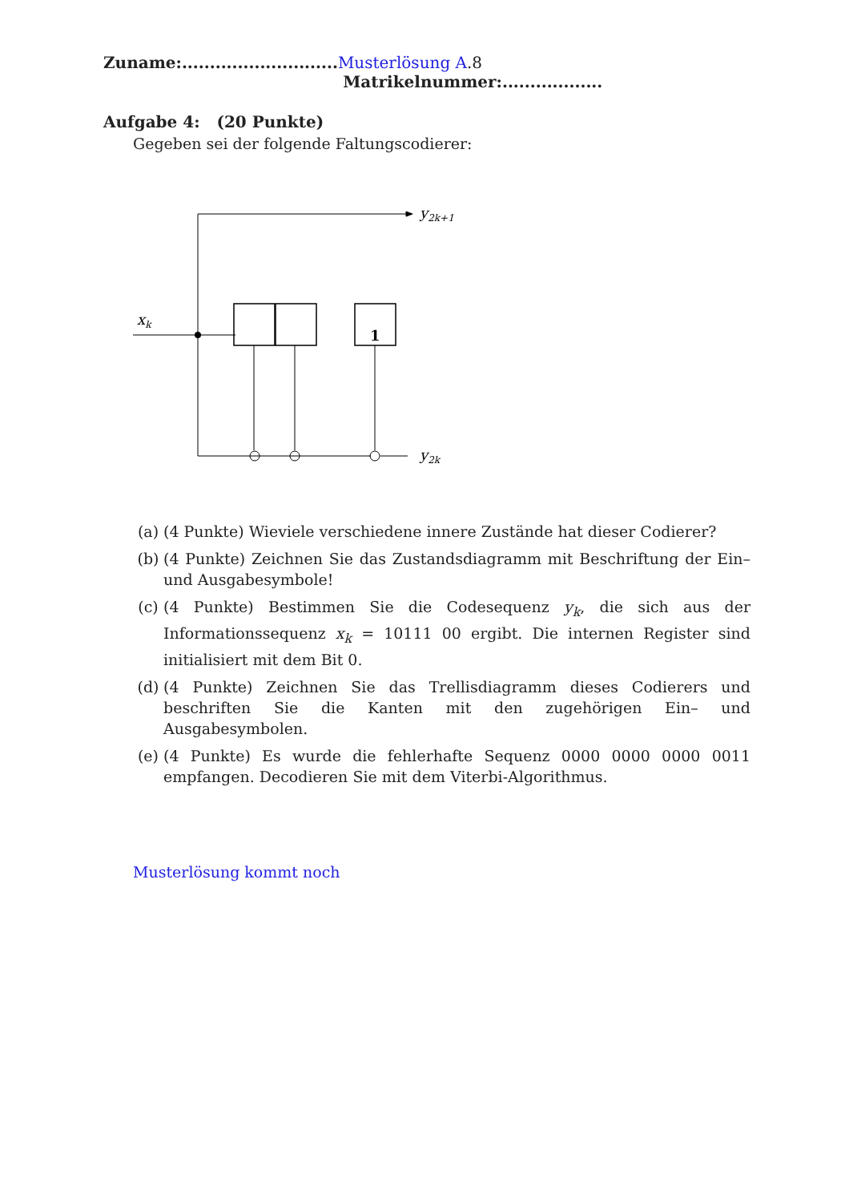Zuname:............................ Musterlösung A.8 Matrikelnummer:..................
Aufgabe 4: (20 Punkte)
Gegeben sei der folgende Faltungscodierer:
xk
y2k+1
y2k
1
(a) (4 Punkte) Wieviele verschiedene innere Zustände hat dieser Codierer?
(b) (4 Punkte) Zeichnen Sie das Zustandsdiagramm mit Beschriftung der Ein– und Ausgabesymbole!
(c) (4 Punkte) Bestimmen Sie die Codesequenz y<sub>k</sub>, die sich aus der Informationssequenz x<sub>k</sub> = 10111 00 ergibt. Die internen Register sind initialisiert mit dem Bit 0.
(d) (4 Punkte) Zeichnen Sie das Trellisdiagramm dieses Codierers und beschriften Sie die Kanten mit den zugehörigen Ein– und Ausgabesymbolen.
(e) (4 Punkte) Es wurde die fehlerhafte Sequenz 0000 0000 0000 0011 empfangen. Decodieren Sie mit dem Viterbi-Algorithmus.
Musterlösung kommt noch